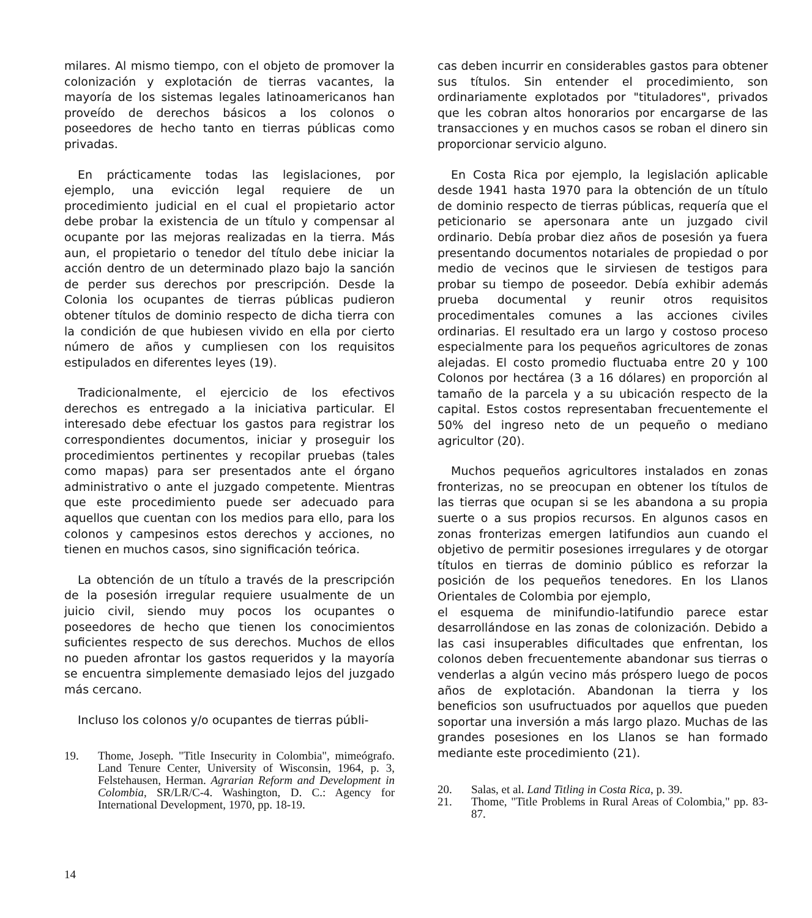milares. Al mismo tiempo, con el objeto de promover la colonización y explotación de tierras vacantes, la mayoría de los sistemas legales latinoamericanos han proveído de derechos básicos a los colonos o poseedores de hecho tanto en tierras públicas como privadas.
En prácticamente todas las legislaciones, por ejemplo, una evicción legal requiere de un procedimiento judicial en el cual el propietario actor debe probar la existencia de un título y compensar al ocupante por las mejoras realizadas en la tierra. Más aun, el propietario o tenedor del título debe iniciar la acción dentro de un determinado plazo bajo la sanción de perder sus derechos por prescripción. Desde la Colonia los ocupantes de tierras públicas pudieron obtener títulos de dominio respecto de dicha tierra con la condición de que hubiesen vivido en ella por cierto número de años y cumpliesen con los requisitos estipulados en diferentes leyes (19).
Tradicionalmente, el ejercicio de los efectivos derechos es entregado a la iniciativa particular. El interesado debe efectuar los gastos para registrar los correspondientes documentos, iniciar y proseguir los procedimientos pertinentes y recopilar pruebas (tales como mapas) para ser presentados ante el órgano administrativo o ante el juzgado competente. Mientras que este procedimiento puede ser adecuado para aquellos que cuentan con los medios para ello, para los colonos y campesinos estos derechos y acciones, no tienen en muchos casos, sino significación teórica.
La obtención de un título a través de la prescripción de la posesión irregular requiere usualmente de un juicio civil, siendo muy pocos los ocupantes o poseedores de hecho que tienen los conocimientos suficientes respecto de sus derechos. Muchos de ellos no pueden afrontar los gastos requeridos y la mayoría se encuentra simplemente demasiado lejos del juzgado más cercano.
Incluso los colonos y/o ocupantes de tierras públi-
19. Thome, Joseph. "Title Insecurity in Colombia", mimeógrafo. Land Tenure Center, University of Wisconsin, 1964, p. 3, Felstehausen, Herman. Agrarian Reform and Development in Colombia, SR/LR/C-4. Washington, D. C.: Agency for International Development, 1970, pp. 18-19.
cas deben incurrir en considerables gastos para obtener sus títulos. Sin entender el procedimiento, son ordinariamente explotados por "tituladores", privados que les cobran altos honorarios por encargarse de las transacciones y en muchos casos se roban el dinero sin proporcionar servicio alguno.
En Costa Rica por ejemplo, la legislación aplicable desde 1941 hasta 1970 para la obtención de un título de dominio respecto de tierras públicas, requería que el peticionario se apersonara ante un juzgado civil ordinario. Debía probar diez años de posesión ya fuera presentando documentos notariales de propiedad o por medio de vecinos que le sirviesen de testigos para probar su tiempo de poseedor. Debía exhibir además prueba documental y reunir otros requisitos procedimentales comunes a las acciones civiles ordinarias. El resultado era un largo y costoso proceso especialmente para los pequeños agricultores de zonas alejadas. El costo promedio fluctuaba entre 20 y 100 Colonos por hectárea (3 a 16 dólares) en proporción al tamaño de la parcela y a su ubicación respecto de la capital. Estos costos representaban frecuentemente el 50% del ingreso neto de un pequeño o mediano agricultor (20).
Muchos pequeños agricultores instalados en zonas fronterizas, no se preocupan en obtener los títulos de las tierras que ocupan si se les abandona a su propia suerte o a sus propios recursos. En algunos casos en zonas fronterizas emergen latifundios aun cuando el objetivo de permitir posesiones irregulares y de otorgar títulos en tierras de dominio público es reforzar la posición de los pequeños tenedores. En los Llanos Orientales de Colombia por ejemplo,
el esquema de minifundio-latifundio parece estar desarrollándose en las zonas de colonización. Debido a las casi insuperables dificultades que enfrentan, los colonos deben frecuentemente abandonar sus tierras o venderlas a algún vecino más próspero luego de pocos años de explotación. Abandonan la tierra y los beneficios son usufructuados por aquellos que pueden soportar una inversión a más largo plazo. Muchas de las grandes posesiones en los Llanos se han formado mediante este procedimiento (21).
20. Salas, et al. Land Titling in Costa Rica, p. 39.
21. Thome, "Title Problems in Rural Areas of Colombia," pp. 83-87.
14